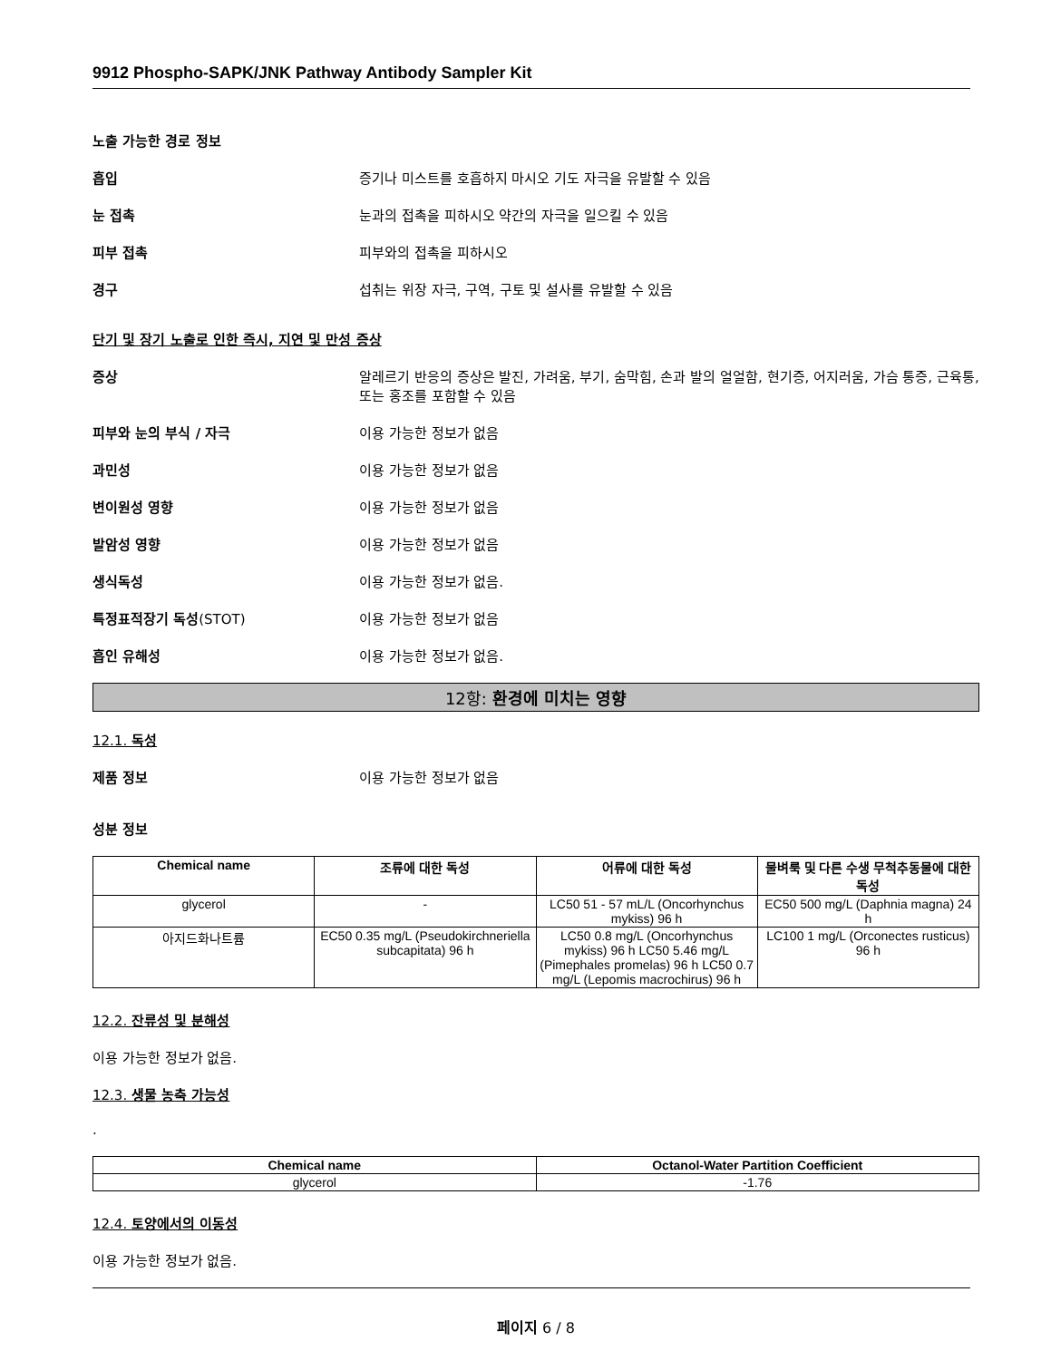9912 Phospho-SAPK/JNK Pathway Antibody Sampler Kit
노출 가능한 경로 정보
흡입 증기나 미스트를 호흡하지 마시오 기도 자극을 유발할 수 있음
눈 접촉 눈과의 접촉을 피하시오 약간의 자극을 일으킬 수 있음
피부 접촉 피부와의 접촉을 피하시오
경구 섭취는 위장 자극, 구역, 구토 및 설사를 유발할 수 있음
단기 및 장기 노출로 인한 즉시, 지연 및 만성 증상
증상 알레르기 반응의 증상은 발진, 가려움, 부기, 숨막힘, 손과 발의 얼얼함, 현기증, 어지러움, 가슴 통증, 근육통, 또는 홍조를 포함할 수 있음
피부와 눈의 부식 / 자극 이용 가능한 정보가 없음
과민성 이용 가능한 정보가 없음
변이원성 영향 이용 가능한 정보가 없음
발암성 영향 이용 가능한 정보가 없음
생식독성 이용 가능한 정보가 없음.
특정표적장기 독성(STOT) 이용 가능한 정보가 없음
흡인 유해성 이용 가능한 정보가 없음.
12항: 환경에 미치는 영향
12.1. 독성
제품 정보 이용 가능한 정보가 없음
성분 정보
| Chemical name | 조류에 대한 독성 | 어류에 대한 독성 | 물벼룩 및 다른 수생 무척추동물에 대한 독성 |
| --- | --- | --- | --- |
| glycerol | - | LC50 51 - 57 mL/L (Oncorhynchus mykiss) 96 h | EC50 500 mg/L (Daphnia magna) 24 h |
| 아지드화나트륨 | EC50 0.35 mg/L (Pseudokirchneriella subcapitata) 96 h | LC50 0.8 mg/L (Oncorhynchus mykiss) 96 h LC50 5.46 mg/L (Pimephales promelas) 96 h LC50 0.7 mg/L (Lepomis macrochirus) 96 h | LC100 1 mg/L (Orconectes rusticus) 96 h |
12.2. 잔류성 및 분해성
이용 가능한 정보가 없음.
12.3. 생물 농축 가능성
.
| Chemical name | Octanol-Water Partition Coefficient |
| --- | --- |
| glycerol | -1.76 |
12.4. 토양에서의 이동성
이용 가능한 정보가 없음.
페이지 6 / 8